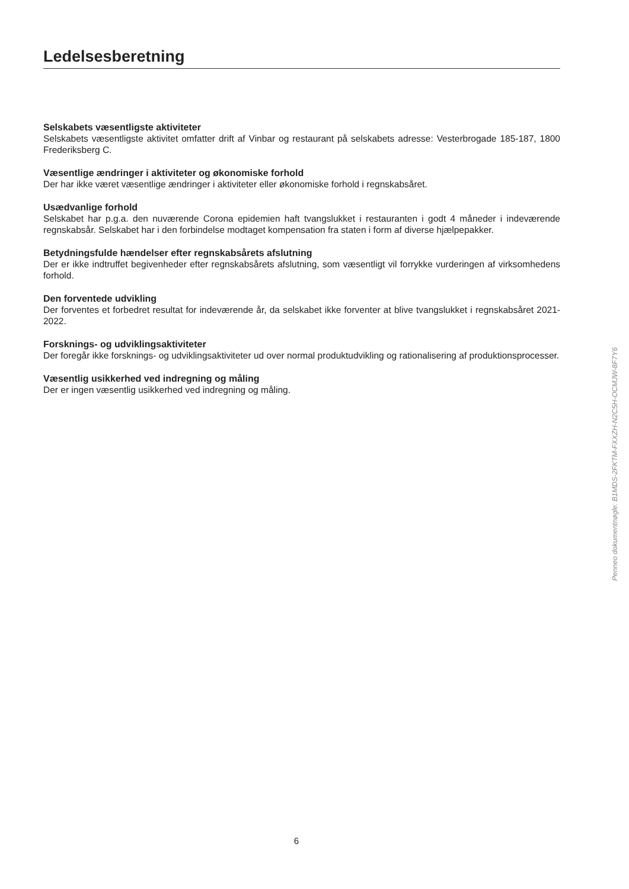Ledelsesberetning
Selskabets væsentligste aktiviteter
Selskabets væsentligste aktivitet omfatter drift af Vinbar og restaurant på selskabets adresse: Vesterbrogade 185-187, 1800 Frederiksberg C.
Væsentlige ændringer i aktiviteter og økonomiske forhold
Der har ikke været væsentlige ændringer i aktiviteter eller økonomiske forhold i regnskabsåret.
Usædvanlige forhold
Selskabet har p.g.a. den nuværende Corona epidemien haft tvangslukket i restauranten i godt 4 måneder i indeværende regnskabsår. Selskabet har i den forbindelse modtaget kompensation fra staten i form af diverse hjælpepakker.
Betydningsfulde hændelser efter regnskabsårets afslutning
Der er ikke indtruffet begivenheder efter regnskabsårets afslutning, som væsentligt vil forrykke vurderingen af virksomhedens forhold.
Den forventede udvikling
Der forventes et forbedret resultat for indeværende år, da selskabet ikke forventer at blive tvangslukket i regnskabsåret 2021-2022.
Forsknings- og udviklingsaktiviteter
Der foregår ikke forsknings- og udviklingsaktiviteter ud over normal produktudvikling og rationalisering af produktionsprocesser.
Væsentlig usikkerhed ved indregning og måling
Der er ingen væsentlig usikkerhed ved indregning og måling.
Penneo dokumentnøgle: B1MDS-2FKTM-FXXZH-N2C5H-OCMJW-8F7Y6
6